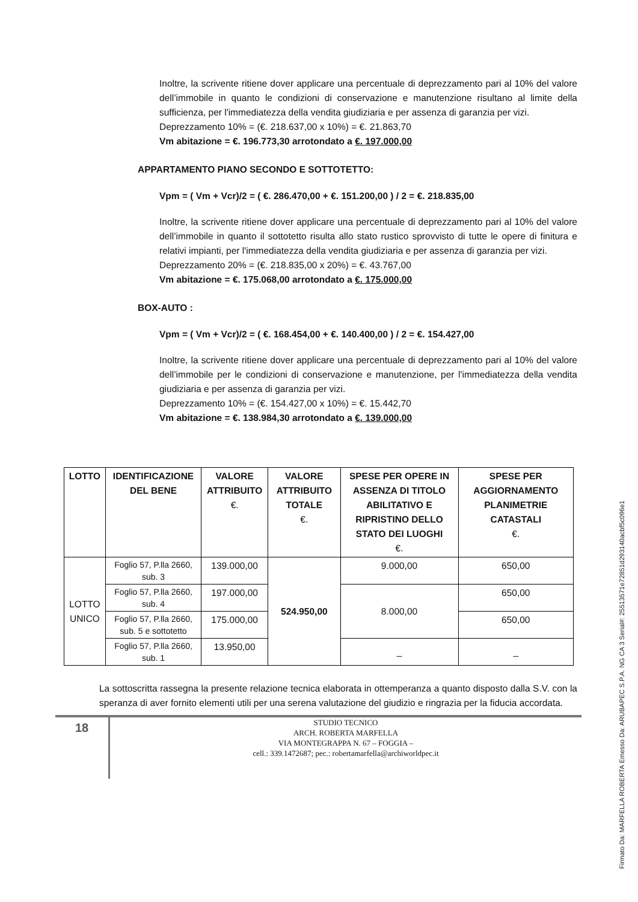Inoltre, la scrivente ritiene dover applicare una percentuale di deprezzamento pari al 10% del valore dell’immobile in quanto le condizioni di conservazione e manutenzione risultano al limite della sufficienza, per l'immediatezza della vendita giudiziaria e per assenza di garanzia per vizi.
Deprezzamento 10% = (€. 218.637,00 x 10%) = €. 21.863,70
Vm abitazione = €. 196.773,30 arrotondato a €. 197.000,00
APPARTAMENTO PIANO SECONDO E SOTTOTETTO:
Vpm = ( Vm + Vcr)/2 = ( €. 286.470,00 + €. 151.200,00 ) / 2 = €. 218.835,00
Inoltre, la scrivente ritiene dover applicare una percentuale di deprezzamento pari al 10% del valore dell’immobile in quanto il sottotetto risulta allo stato rustico sprovvisto di tutte le opere di finitura e relativi impianti, per l'immediatezza della vendita giudiziaria e per assenza di garanzia per vizi.
Deprezzamento 20% = (€. 218.835,00 x 20%) = €. 43.767,00
Vm abitazione = €. 175.068,00 arrotondato a €. 175.000,00
BOX-AUTO :
Vpm = ( Vm + Vcr)/2 = ( €. 168.454,00 + €. 140.400,00 ) / 2 = €. 154.427,00
Inoltre, la scrivente ritiene dover applicare una percentuale di deprezzamento pari al 10% del valore dell’immobile per le condizioni di conservazione e manutenzione, per l'immediatezza della vendita giudiziaria e per assenza di garanzia per vizi.
Deprezzamento 10% = (€. 154.427,00 x 10%) = €. 15.442,70
Vm abitazione = €. 138.984,30 arrotondato a €. 139.000,00
| LOTTO | IDENTIFICAZIONE DEL BENE | VALORE ATTRIBUITO €. | VALORE ATTRIBUITO TOTALE €. | SPESE PER OPERE IN ASSENZA DI TITOLO ABILITATIVO E RIPRISTINO DELLO STATO DEI LUOGHI €. | SPESE PER AGGIORNAMENTO PLANIMETRIE CATASTALI €. |
| --- | --- | --- | --- | --- | --- |
| LOTTO UNICO | Foglio 57, P.lla 2660, sub. 3 | 139.000,00 | 524.950,00 | 9.000,00 | 650,00 |
| | Foglio 57, P.lla 2660, sub. 4 | 197.000,00 | | 8.000,00 | 650,00 |
| | Foglio 57, P.lla 2660, sub. 5 e sottotetto | 175.000,00 | | | 650,00 |
| | Foglio 57, P.lla 2660, sub. 1 | 13.950,00 | | _ | _ |
La sottoscritta rassegna la presente relazione tecnica elaborata in ottemperanza a quanto disposto dalla S.V. con la speranza di aver fornito elementi utili per una serena valutazione del giudizio e ringrazia per la fiducia accordata.
18
STUDIO TECNICO
ARCH. ROBERTA MARFELLA
VIA MONTEGRAPPA N. 67 – FOGGIA –
cell.: 339.1472687; pec.: robertamarfella@archiworldpec.it
Firmato Da: MARFELLA ROBERTA Emesso Da: ARUBAPEC S.P.A. NG CA 3 Serial#: 25513571e72851d293140acbf5c096e1